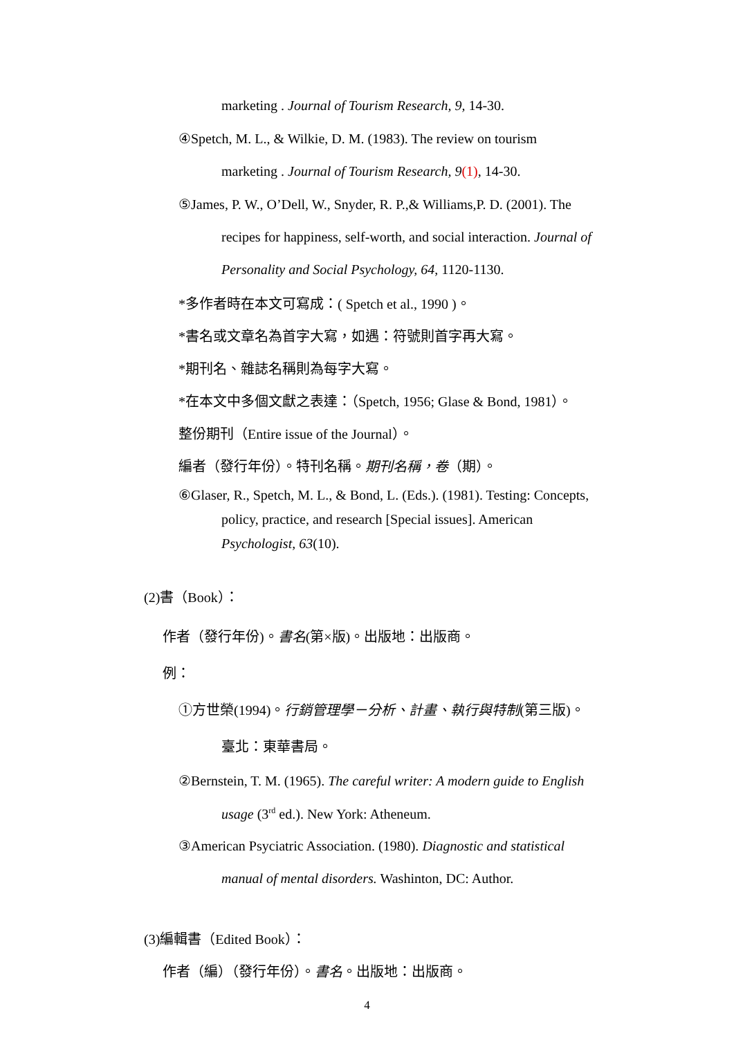marketing . Journal of Tourism Research, 9, 14-30.
④Spetch, M. L., & Wilkie, D. M. (1983). The review on tourism
marketing . Journal of Tourism Research, 9(1), 14-30.
⑤James, P. W., O’Dell, W., Snyder, R. P.,& Williams,P. D. (2001). The
recipes for happiness, self-worth, and social interaction. Journal of
Personality and Social Psychology, 64, 1120-1130.
*多作者時在本文可寫成：( Spetch et al., 1990 )。
*書名或文章名為首字大寫，如遇：符號則首字再大寫。
*期刊名、雜誌名稱則為每字大寫。
*在本文中多個文獻之表達：（Spetch, 1956; Glase & Bond, 1981）。
整份期刊（Entire issue of the Journal）。
編者（發行年份）。特刊名稱。期刊名稱，卷（期）。
⑥Glaser, R., Spetch, M. L., & Bond, L. (Eds.). (1981). Testing: Concepts,
policy, practice, and research [Special issues]. American
Psychologist, 63(10).
(2)書（Book）：
作者（發行年份)。書名(第×版)。出版地：出版商。
例：
①方世榮(1994)。行銷管理學－分析、計畫、執行與特制(第三版)。
臺北：東華書局。
②Bernstein, T. M. (1965). The careful writer: A modern guide to English
usage (3<sup>rd</sup> ed.). New York: Atheneum.
③American Psyciatric Association. (1980). Diagnostic and statistical
manual of mental disorders. Washinton, DC: Author.
(3)編輯書（Edited Book）：
作者（編）（發行年份）。書名。出版地：出版商。
4